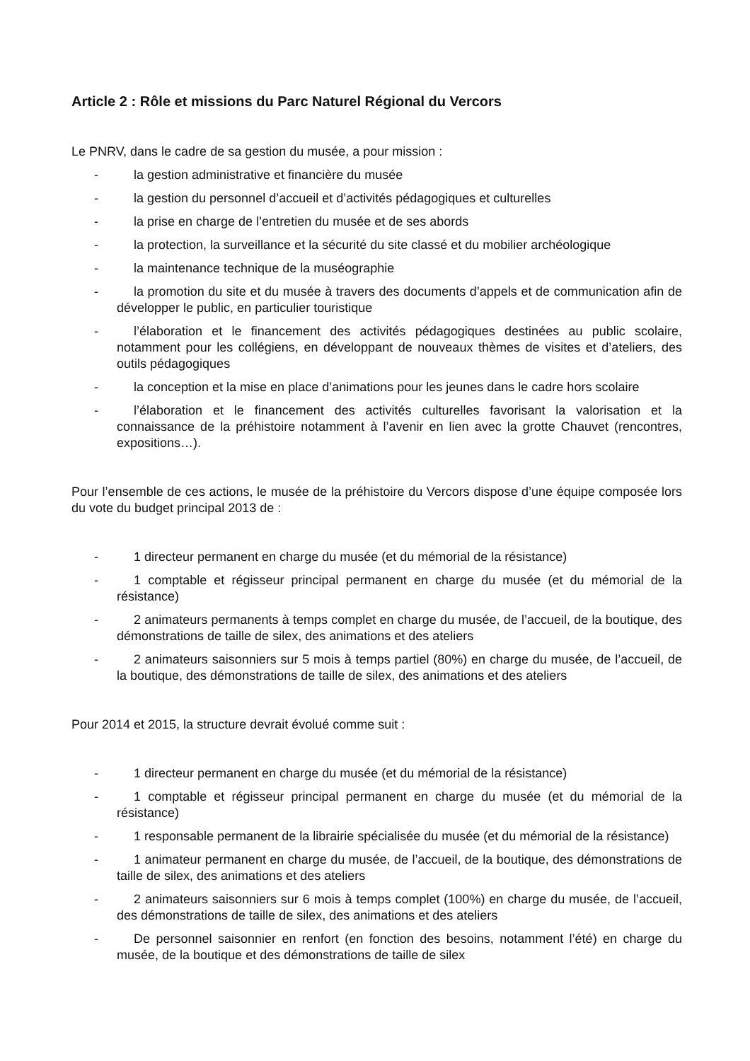Article 2 : Rôle et missions du Parc Naturel Régional du Vercors
Le PNRV, dans le cadre de sa gestion du musée, a pour mission :
- la gestion administrative et financière du musée
- la gestion du personnel d’accueil et d’activités pédagogiques et culturelles
- la prise en charge de l’entretien du musée et de ses abords
- la protection, la surveillance et la sécurité du site classé et du mobilier archéologique
- la maintenance technique de la muséographie
- la promotion du site et du musée à travers des documents d’appels et de communication afin de développer le public, en particulier touristique
- l’élaboration et le financement des activités pédagogiques destinées au public scolaire, notamment pour les collégiens, en développant de nouveaux thèmes de visites et d’ateliers, des outils pédagogiques
- la conception et la mise en place d’animations pour les jeunes dans le cadre hors scolaire
- l’élaboration et le financement des activités culturelles favorisant la valorisation et la connaissance de la préhistoire notamment à l’avenir en lien avec la grotte Chauvet (rencontres, expositions…).
Pour l’ensemble de ces actions, le musée de la préhistoire du Vercors dispose d’une équipe composée lors du vote du budget principal 2013 de :
- 1 directeur permanent en charge du musée (et du mémorial de la résistance)
- 1 comptable et régisseur principal permanent en charge du musée (et du mémorial de la résistance)
- 2 animateurs permanents à temps complet en charge du musée, de l’accueil, de la boutique, des démonstrations de taille de silex, des animations et des ateliers
- 2 animateurs saisonniers sur 5 mois à temps partiel (80%) en charge du musée, de l’accueil, de la boutique, des démonstrations de taille de silex, des animations et des ateliers
Pour 2014 et 2015, la structure devrait évolué comme suit :
- 1 directeur permanent en charge du musée (et du mémorial de la résistance)
- 1 comptable et régisseur principal permanent en charge du musée (et du mémorial de la résistance)
- 1 responsable permanent de la librairie spécialisée du musée (et du mémorial de la résistance)
- 1 animateur permanent en charge du musée, de l’accueil, de la boutique, des démonstrations de taille de silex, des animations et des ateliers
- 2 animateurs saisonniers sur 6 mois à temps complet (100%) en charge du musée, de l’accueil, des démonstrations de taille de silex, des animations et des ateliers
- De personnel saisonnier en renfort (en fonction des besoins, notamment l’été) en charge du musée, de la boutique et des démonstrations de taille de silex